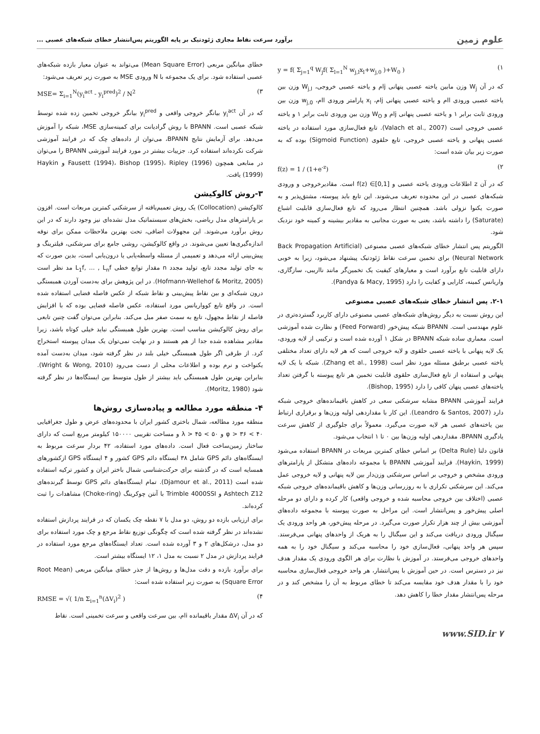علوم زمین برآورد سرعت نقاط مجازی ژئودتیک بر پایه الگوریتم پس‌انتشار خطای شبکه‌های عصبی ...
y = f( Σ<sub>j=1</sub><sup>q</sup> W<sub>j</sub>f( Σ<sub>l=1</sub><sup>N</sup> w<sub>j,l</sub>x<sub>l</sub>+w<sub>j,0</sub> )+W<sub>0</sub> ) (۱
که در آن W<sub>j</sub> وزن مابین یاخته عصبی پنهانی jام و یاخته عصبی خروجی، W<sub>j,l</sub> وزن بین یاخته عصبی ورودی lام و یاخته عصبی پنهانی jام، x<sub>l</sub> پارامتر ورودی lام، w<sub>j,0</sub> وزن بین ورودی ثابت برابر ۱ و یاخته عصبی پنهانی jام و W<sub>O</sub> وزن بین ورودی ثابت برابر ۱ و یاخته عصبی خروجی است (Valach et al., 2007). تابع فعال‌سازی مورد استفاده در یاخته عصبی پنهانی و یاخته عصبی خروجی، تابع حلقوی (Sigmoid Function) بوده که به صورت زیر بیان شده است:
f(z) = 1 / (1+e<sup>-z</sup>) (۲
که در آن z اطلاعات ورودی یاخته عصبی و f(z) ∈[0,1] است. مقادیرخروجی و ورودی شبکه‌های عصبی در این محدوده تعریف می‌شوند. این تابع باید پیوسته، مشتق‌پذیر و به صورت یکنوا نزولی باشد. همچنین انتظار می‌رود که تابع فعال‌سازی قابلیت اشباع (Saturate) را داشته باشد، یعنی به صورت مجانبی به مقادیر بیشینه و کمینه خود نزدیک شود.
الگوریتم پس انتشار خطای شبکه‌های عصبی مصنوعی (Back Propagation Artificial Neural Network) برای تخمین سرعت نقاط ژئودتیک پیشنهاد می‌شود، زیرا به خوبی دارای قابلیت تابع برآورد است و معیارهای کیفیت یک تخمین‌گر مانند نااریبی، سازگاری، واریانس کمینه، کارایی و کفایت را دارد (Pandya & Macy, 1995).
۲-۱. پس انتشار خطای شبکه‌های عصبی مصنوعی
این روش نسبت به دیگر روش‌های شبکه‌های عصبی مصنوعی دارای کاربرد گسترده‌تری در علوم مهندسی است. BPANN شبکه پیش‌خور (Feed Forward) و نظارت شده آموزشی است. معماری ساده شبکه BPANN در شکل ۱ آورده شده است و ترکیبی از لایه ورودی، یک لایه پنهانی با یاخته عصبی حلقوی و لایه خروجی است که هر لایه دارای تعداد مختلفی یاخته عصبی برطبق مسئله مورد نظر است (Zhang et al., 1998). شبکه با یک لایه پنهانی و استفاده از تابع فعال‌سازی حلقوی قابلیت تخمین هر تابع پیوسته با گرفتن تعداد یاخته‌های عصبی پنهان کافی را دارد (Bishop, 1995).
فرایند آموزشی BPANN مشابه سرشکنی سعی در کاهش باقیمانده‌های خروجی شبکه دارد (Leandro & Santos, 2007). این کار با مقداردهی اولیه وزن‌ها و برقراری ارتباط بین یاخته‌های عصبی هر لایه صورت می‌گیرد. معمولاً برای جلوگیری از کاهش سرعت یادگیری BPANN، مقداردهی اولیه وزن‌ها بین ۰ تا ۱ انتخاب می‌شود.
قانون دلتا (Delta Rule) بر اساس خطای کمترین مربعات در BPANN استفاده می‌شود (Haykin, 1999). فرایند آموزشی BPANN با مجموعه داده‌های متشکل از پارامترهای ورودی مشخص و خروجی بر اساس سرشکنی وزن‌دار بین لایه پنهانی و لایه خروجی عمل می‌کند. این سرشکنی تکراری با به روزرسانی وزن‌ها و کاهش باقیمانده‌های خروجی شبکه عصبی (اختلاف بین خروجی محاسبه شده و خروجی واقعی) کار کرده و دارای دو مرحله اصلی پیش‌خور و پس‌انتشار است. این مراحل به صورت پیوسته با مجموعه داده‌های آموزشی بیش از چند هزار تکرار صورت می‌گیرد. در مرحله پیش‌خور، هر واحد ورودی یک سیگنال ورودی دریافت می‌کند و این سیگنال را به هریک از واحدهای پنهانی می‌فرستد. سپس هر واحد پنهانی، فعال‌سازی خود را محاسبه می‌کند و سیگنال خود را به همه واحدهای خروجی می‌فرستد. در آموزش با نظارت برای هر الگوی ورودی یک مقدار هدف نیز در دسترس است. در حین آموزش با پس‌انتشار، هر واحد خروجی فعال‌سازی محاسبه خود را با مقدار هدف خود مقایسه می‌کند تا خطای مربوط به آن را مشخص کند و در مرحله پس‌انتشار مقدار خطا را کاهش دهد.
خطای میانگین مربعی (Mean Square Error) می‌تواند به عنوان معیار بازده شبکه‌های عصبی استفاده شود. برای یک مجموعه با N ورودی MSE به صورت زیر تعریف می‌شود:
MSE= Σ<sub>i=1</sub><sup>N</sup>(y<sub>i</sub><sup>act</sup> - y<sub>i</sub><sup>pred</sup>)<sup>2</sup> / N<sup>2</sup> (۳
که در آن y<sub>i</sub><sup>act</sup> بیانگر خروجی واقعی و y<sub>i</sub><sup>pred</sup> بیانگر خروجی تخمین زده شده توسط شبکه عصبی است. BPANN با روش گرادیانت برای کمینه‌سازی MSE، شبکه را آموزش می‌دهد. برای آزمایش نتایج BPANN، می‌توان از داده‌های چک که در فرایند آموزشی شرکت نکرده‌اند استفاده کرد. جزییات بیشتر در مورد فرایند آموزشی BPANN را می‌توان در منابعی همچون Fausett (1994)، Bishop (1995)، Ripley (1996) و Haykin (1999) یافت.
۳-روش کالوکیشن
کالوکیشن (Collocation) یک روش تعمیم‌یافته از سرشکنی کمترین مربعات است. افزون بر پارامترهای مدل ریاضی، بخش‌های سیستماتیک مدل نشده‌ای نیز وجود دارند که در این روش برآورد می‌شوند. این مجهولات اضافی، تحت بهترین ملاحظات ممکن برای نوفه اندازه‌گیری‌ها تعیین می‌شوند. در واقع کالوکیشن، روشی جامع برای سرشکنی، فیلترینگ و پیش‌بینی ارائه می‌دهد و تعمیمی از مسئله واسطه‌یابی یا درون‌یابی است، بدین صورت که به جای تولید مجدد تابع، تولید مجدد n مقدار توابع خطی L<sub>1</sub>f, ... , L<sub>n</sub>f مد نظر است (Hofmann-Wellehof & Moritz, 2005). در این پژوهش برای به‌دست آوردن همبستگی درون شبکه‌ای و بین نقاط پیش‌بینی و نقاط شبکه از عکس فاصله فضایی استفاده شده است. در واقع تابع کوواریانس مورد استفاده، عکس فاصله فضایی بوده که با افزایش فاصله از نقاط مجهول، تابع به سمت صفر میل می‌کند. بنابراین می‌توان گفت چنین تابعی برای روش کالوکیشن مناسب است. بهترین طول همبستگی نباید خیلی کوتاه باشد، زیرا مقادیر مشاهده شده جدا از هم هستند و در نهایت نمی‌توان یک میدان پیوسته استخراج کرد. از طرفی اگر طول همبستگی خیلی بلند در نظر گرفته شود، میدان به‌دست آمده یکنواخت و نرم بوده و اطلاعات محلی از دست می‌رود (Wright & Wong, 2010). بنابراین بهترین طول همبستگی باید بیشتر از طول متوسط بین ایستگاه‌ها در نظر گرفته شود (Moritz, 1980).
۴- منطقه مورد مطالعه و پیاده‌سازی روش‌ها
منطقه مورد مطالعه، شمال باختری کشور ایران با محدوده‌های عرض و طول جغرافیایی ۴۰ > φ > ۳۶ و ۵۰ > λ > ۴۵ و مساحت تقریبی ۱۵۰۰۰۰ کیلومتر مربع است که دارای ساختار زمین‌ساخت فعال است. داده‌های مورد استفاده، ۴۲ بردار سرعت مربوط به ایستگاه‌های دائم GPS شامل ۳۸ ایستگاه دائم GPS کشور و ۴ ایستگاه GPS ازکشورهای همسایه است که در گذشته برای حرکت‌شناسی شمال باختر ایران و کشور ترکیه استفاده شده است (Djamour et al., 2011). تمام ایستگاه‌های دائم GPS توسط گیرنده‌های Ashtech Z12 و Trimble 4000SSI با آنتن چوکرینگ (Choke-ring) مشاهدات را ثبت کرده‌اند.
برای ارزیابی بازده دو روش، دو مدل با ۷ نقطه چک یکسان که در فرایند پردازش استفاده نشده‌اند در نظر گرفته شده است که چگونگی توزیع نقاط مرجع و چک مورد استفاده برای دو مدل، درشکل‌های ۲ و ۳ آورده شده است. تعداد ایستگاه‌های مرجع مورد استفاده در فرایند پردازش در مدل ۲ نسبت به مدل ۱، ۱۲ ایستگاه بیشتر است.
برای برآورد بازده و دقت مدل‌ها و روش‌ها از جذر خطای میانگین مربعی (Root Mean Square Error) به صورت زیر استفاده شده است:
RMSE = √( 1/n Σ<sub>i=1</sub><sup>n</sup>(ΔV<sub>i</sub>)<sup>2</sup> ) (۴
که در آن ΔV<sub>i</sub> مقدار باقیمانده iام، بین سرعت واقعی و سرعت تخمینی است. نقاط
www.SID.ir ۷